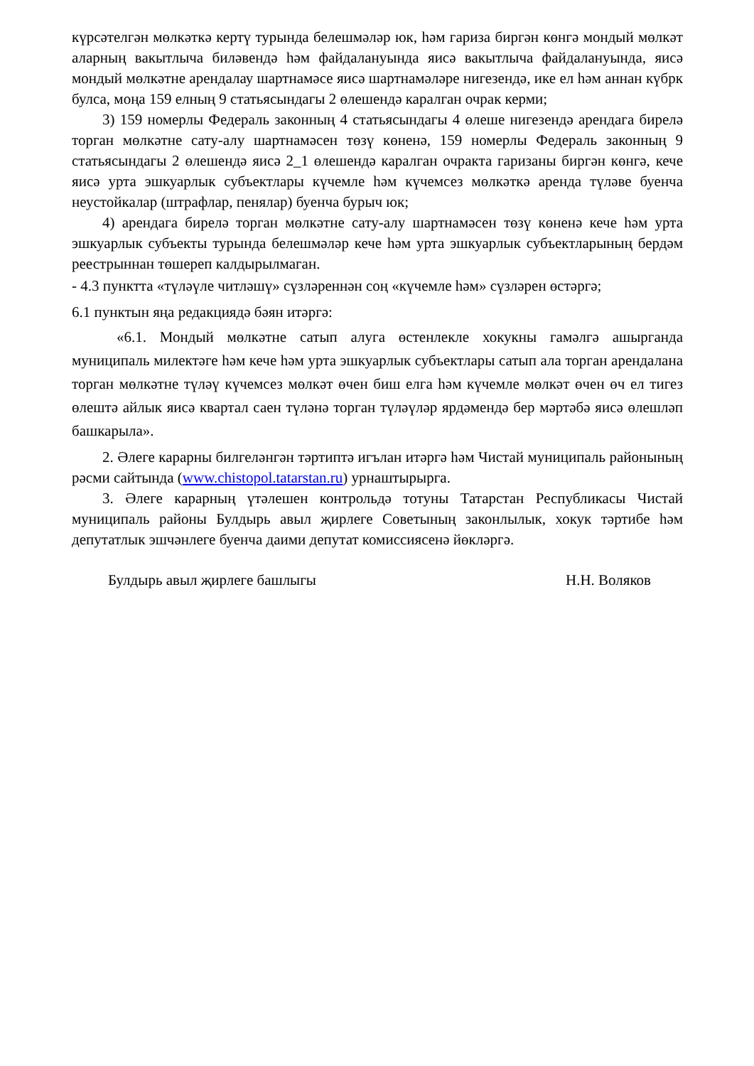күрсәтелгән мөлкәткә кертү турында белешмәләр юк, һәм гариза биргән көнгә мондый мөлкәт аларның вакытлыча биләвендә һәм файдалануында яисә вакытлыча файдалануында, яисә мондый мөлкәтне арендалау шартнамәсе яисә шартнамәләре нигезендә, ике ел һәм аннан күбрк булса, моңа 159 елның 9 статьясындагы 2 өлешендә каралган очрак керми;
3) 159 номерлы Федераль законның 4 статьясындагы 4 өлеше нигезендә арендага бирелә торган мөлкәтне сату-алу шартнамәсен төзү көненә, 159 номерлы Федераль законның 9 статьясындагы 2 өлешендә яисә 2_1 өлешендә каралган очракта гаризаны биргән көнгә, кече яисә урта эшкуарлык субъектлары күчемле һәм күчемсез мөлкәткә аренда түләве буенча неустойкалар (штрафлар, пенялар) буенча бурыч юк;
4) арендага бирелә торган мөлкәтне сату-алу шартнамәсен төзү көненә кече һәм урта эшкуарлык субъекты турында белешмәләр кече һәм урта эшкуарлык субъектларының бердәм реестрыннан төшереп калдырылмаган.
- 4.3 пунктта «түләүле читләшү» сүзләреннән соң «күчемле һәм» сүзләрен өстәргә;
6.1 пунктын яңа редакциядә бәян итәргә:
«6.1. Мондый мөлкәтне сатып алуга өстенлекле хокукны гамәлгә ашырганда муниципаль милектәге һәм кече һәм урта эшкуарлык субъектлары сатып ала торган арендалана торган мөлкәтне түләү күчемсез мөлкәт өчен биш елга һәм күчемле мөлкәт өчен өч ел тигез өлештә айлык яисә квартал саен түләнә торган түләүләр ярдәмендә бер мәртәбә яисә өлешләп башкарыла».
2. Әлеге карарны билгеләнгән тәртиптә игълан итәргә һәм Чистай муниципаль районының рәсми сайтында (www.chistopol.tatarstan.ru) урнаштырырга.
3. Әлеге карарның үтәлешен контрольдә тотуны Татарстан Республикасы Чистай муниципаль районы Булдырь авыл җирлеге Советының законлылык, хокук тәртибе һәм депутатлык эшчәнлеге буенча даими депутат комиссиясенә йөкләргә.
Булдырь авыл җирлеге башлыгы Н.Н. Воляков